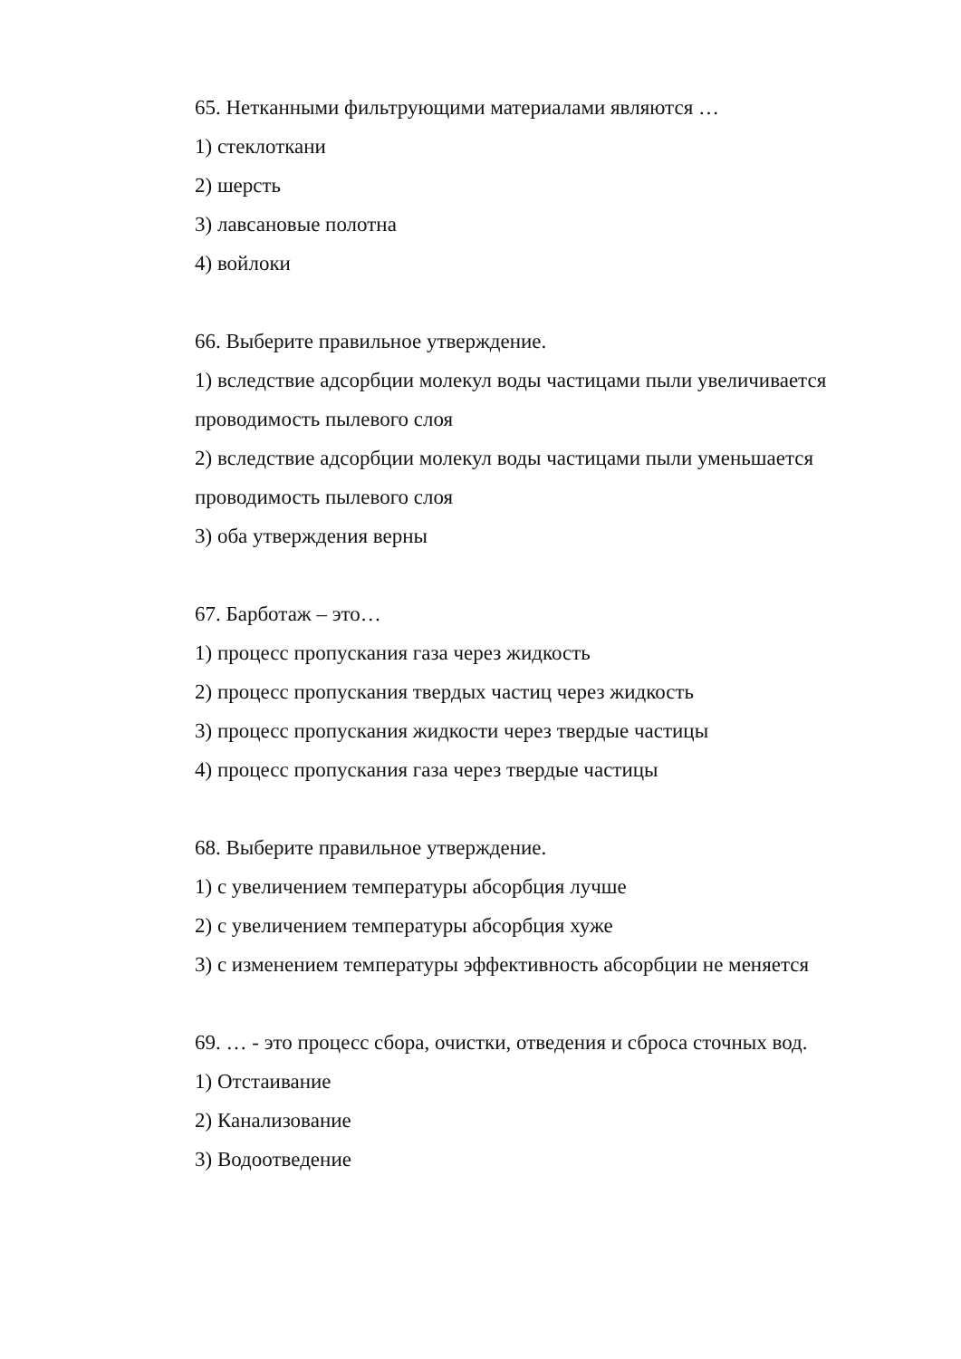65. Нетканными фильтрующими материалами являются …
1) стеклоткани
2) шерсть
3) лавсановые полотна
4) войлоки
66. Выберите правильное утверждение.
1) вследствие адсорбции молекул воды частицами пыли увеличивается проводимость пылевого слоя
2) вследствие адсорбции молекул воды частицами пыли уменьшается проводимость пылевого слоя
3) оба утверждения верны
67. Барботаж – это…
1) процесс пропускания газа через жидкость
2) процесс пропускания твердых частиц через жидкость
3) процесс пропускания жидкости через твердые частицы
4) процесс пропускания газа через твердые частицы
68. Выберите правильное утверждение.
1) с увеличением температуры абсорбция лучше
2) с увеличением температуры абсорбция хуже
3) с изменением температуры эффективность абсорбции не меняется
69. … - это процесс сбора, очистки, отведения и сброса сточных вод.
1) Отстаивание
2) Канализование
3) Водоотведение